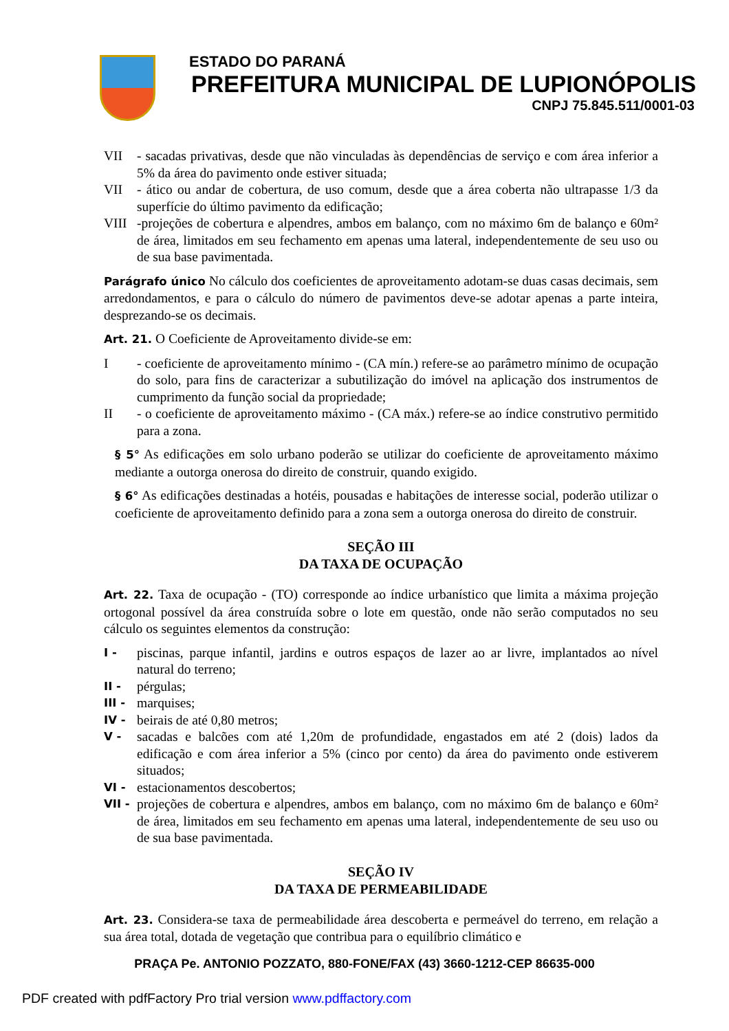ESTADO DO PARANÁ
PREFEITURA MUNICIPAL DE LUPIONÓPOLIS
CNPJ 75.845.511/0001-03
VII - sacadas privativas, desde que não vinculadas às dependências de serviço e com área inferior a 5% da área do pavimento onde estiver situada;
VII - ático ou andar de cobertura, de uso comum, desde que a área coberta não ultrapasse 1/3 da superfície do último pavimento da edificação;
VIII -projeções de cobertura e alpendres, ambos em balanço, com no máximo 6m de balanço e 60m² de área, limitados em seu fechamento em apenas uma lateral, independentemente de seu uso ou de sua base pavimentada.
Parágrafo único No cálculo dos coeficientes de aproveitamento adotam-se duas casas decimais, sem arredondamentos, e para o cálculo do número de pavimentos deve-se adotar apenas a parte inteira, desprezando-se os decimais.
Art. 21. O Coeficiente de Aproveitamento divide-se em:
I - coeficiente de aproveitamento mínimo - (CA mín.) refere-se ao parâmetro mínimo de ocupação do solo, para fins de caracterizar a subutilização do imóvel na aplicação dos instrumentos de cumprimento da função social da propriedade;
II - o coeficiente de aproveitamento máximo - (CA máx.) refere-se ao índice construtivo permitido para a zona.
§ 5° As edificações em solo urbano poderão se utilizar do coeficiente de aproveitamento máximo mediante a outorga onerosa do direito de construir, quando exigido.
§ 6° As edificações destinadas a hotéis, pousadas e habitações de interesse social, poderão utilizar o coeficiente de aproveitamento definido para a zona sem a outorga onerosa do direito de construir.
SEÇÃO III
DA TAXA DE OCUPAÇÃO
Art. 22. Taxa de ocupação - (TO) corresponde ao índice urbanístico que limita a máxima projeção ortogonal possível da área construída sobre o lote em questão, onde não serão computados no seu cálculo os seguintes elementos da construção:
I - piscinas, parque infantil, jardins e outros espaços de lazer ao ar livre, implantados ao nível natural do terreno;
II - pérgulas;
III - marquises;
IV - beirais de até 0,80 metros;
V - sacadas e balcões com até 1,20m de profundidade, engastados em até 2 (dois) lados da edificação e com área inferior a 5% (cinco por cento) da área do pavimento onde estiverem situados;
VI - estacionamentos descobertos;
VII - projeções de cobertura e alpendres, ambos em balanço, com no máximo 6m de balanço e 60m² de área, limitados em seu fechamento em apenas uma lateral, independentemente de seu uso ou de sua base pavimentada.
SEÇÃO IV
DA TAXA DE PERMEABILIDADE
Art. 23. Considera-se taxa de permeabilidade área descoberta e permeável do terreno, em relação a sua área total, dotada de vegetação que contribua para o equilíbrio climático e
PRAÇA Pe. ANTONIO POZZATO, 880-FONE/FAX (43) 3660-1212-CEP 86635-000
PDF created with pdfFactory Pro trial version www.pdffactory.com